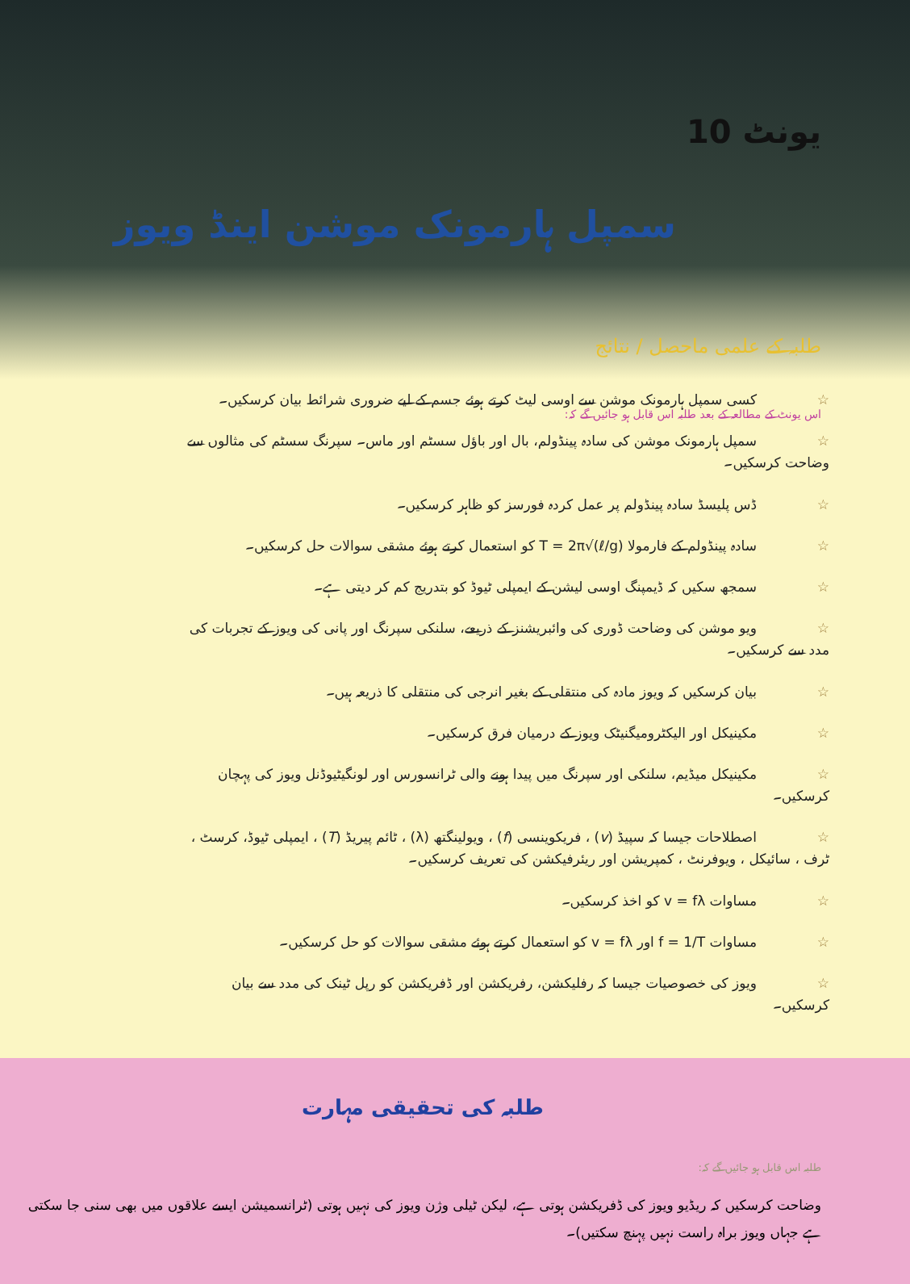یونٹ 10
سمپل ہارمونک موشن اینڈ ویوز
طلبہ کے علمی ماحصل / نتائج
اس یونٹ کے مطالعہ کے بعد طلبہ اس قابل ہو جائیں گے کہ:
☆ کسی سمپل ہارمونک موشن سے اوسی لیٹ کرتے ہوئے جسم کے لیے ضروری شرائط بیان کرسکیں۔
☆ سمپل ہارمونک موشن کی سادہ پینڈولم، بال اور باؤل سسٹم اور ماس۔ سپرنگ سسٹم کی مثالوں سے وضاحت کرسکیں۔
☆ ڈس پلیسڈ سادہ پینڈولم پر عمل کردہ فورسز کو ظاہر کرسکیں۔
☆ سادہ پینڈولم کے فارمولا T = 2π√(ℓ/g) کو استعمال کرتے ہوئے مشقی سوالات حل کرسکیں۔
☆ سمجھ سکیں کہ ڈیمپنگ اوسی لیشن کے ایمپلی ٹیوڈ کو بتدریج کم کر دیتی ہے۔
☆ ویو موشن کی وضاحت ڈوری کی وائبریشنز کے ذریعے، سلنکی سپرنگ اور پانی کی ویوز کے تجربات کی مدد سے کرسکیں۔
☆ بیان کرسکیں کہ ویوز مادہ کی منتقلی کے بغیر انرجی کی منتقلی کا ذریعہ ہیں۔
☆ مکینیکل اور الیکٹرومیگنیٹک ویوز کے درمیان فرق کرسکیں۔
☆ مکینیکل میڈیم، سلنکی اور سپرنگ میں پیدا ہونے والی ٹرانسورس اور لونگیٹیوڈنل ویوز کی پہچان کرسکیں۔
☆ اصطلاحات جیسا کہ سپیڈ (v) ، فریکوینسی (f) ، ویولینگتھ (λ) ، ٹائم پیریڈ (T) ، ایمپلی ٹیوڈ، کرسٹ ، ٹرف ، سائیکل ، ویوفرنٹ ، کمپریشن اور ریئرفیکشن کی تعریف کرسکیں۔
☆ مساوات v = fλ کو اخذ کرسکیں۔
☆ مساوات f = 1/T اور v = fλ کو استعمال کرتے ہوئے مشقی سوالات کو حل کرسکیں۔
☆ ویوز کی خصوصیات جیسا کہ رفلیکشن، رفریکشن اور ڈفریکشن کو رپل ٹینک کی مدد سے بیان کرسکیں۔
طلبہ کی تحقیقی مہارت
طلبہ اس قابل ہو جائیں گے کہ:
وضاحت کرسکیں کہ ریڈیو ویوز کی ڈفریکشن ہوتی ہے، لیکن ٹیلی وژن ویوز کی نہیں ہوتی (ٹرانسمیشن ایسے علاقوں میں بھی سنی جا سکتی ہے جہاں ویوز براہ راست نہیں پہنچ سکتیں)۔